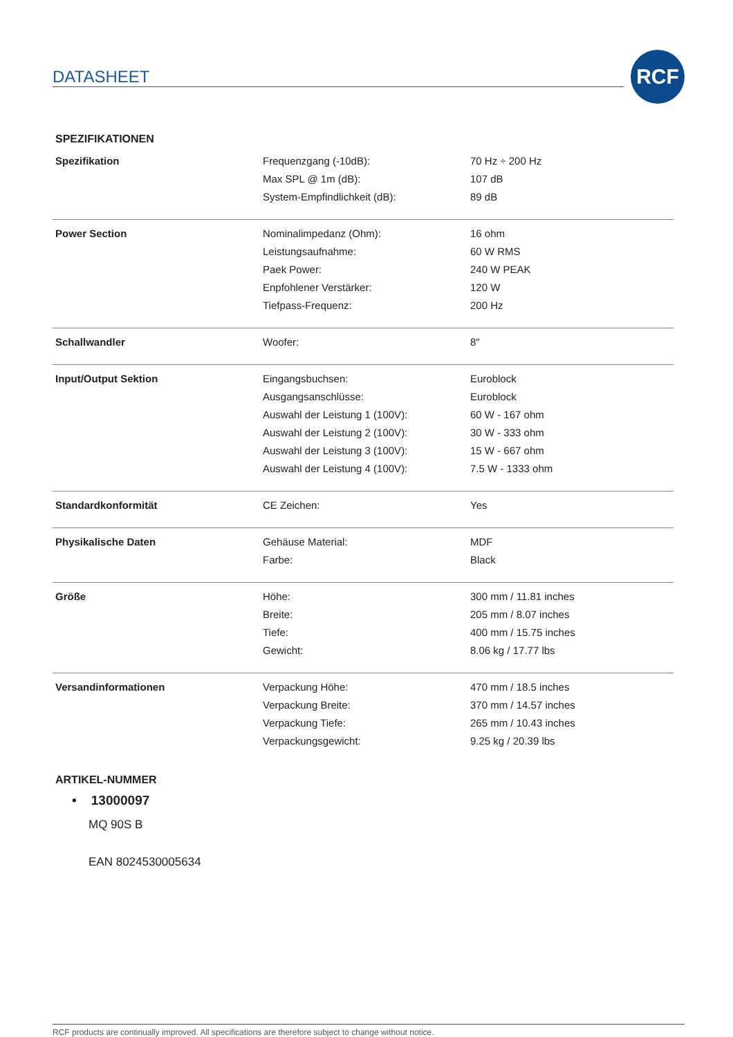DATASHEET
RCF
SPEZIFIKATIONEN
| Spezifikation | Frequenzgang (-10dB): | 70 Hz ÷ 200 Hz |
| | Max SPL @ 1m (dB): | 107 dB |
| | System-Empfindlichkeit (dB): | 89 dB |
| Power Section | Nominalimpedanz (Ohm): | 16 ohm |
| | Leistungsaufnahme: | 60 W RMS |
| | Paek Power: | 240 W PEAK |
| | Enpfohlener Verstärker: | 120 W |
| | Tiefpass-Frequenz: | 200 Hz |
| Schallwandler | Woofer: | 8″ |
| Input/Output Sektion | Eingangsbuchsen: | Euroblock |
| | Ausgangsanschlüsse: | Euroblock |
| | Auswahl der Leistung 1 (100V): | 60 W - 167 ohm |
| | Auswahl der Leistung 2 (100V): | 30 W - 333 ohm |
| | Auswahl der Leistung 3 (100V): | 15 W - 667 ohm |
| | Auswahl der Leistung 4 (100V): | 7.5 W - 1333 ohm |
| Standardkonformität | CE Zeichen: | Yes |
| Physikalische Daten | Gehäuse Material: | MDF |
| | Farbe: | Black |
| Größe | Höhe: | 300 mm / 11.81 inches |
| | Breite: | 205 mm / 8.07 inches |
| | Tiefe: | 400 mm / 15.75 inches |
| | Gewicht: | 8.06 kg / 17.77 lbs |
| Versandinformationen | Verpackung Höhe: | 470 mm / 18.5 inches |
| | Verpackung Breite: | 370 mm / 14.57 inches |
| | Verpackung Tiefe: | 265 mm / 10.43 inches |
| | Verpackungsgewicht: | 9.25 kg / 20.39 lbs |
ARTIKEL-NUMMER
• 13000097
MQ 90S B
EAN 8024530005634
RCF products are continually improved. All specifications are therefore subject to change without notice.